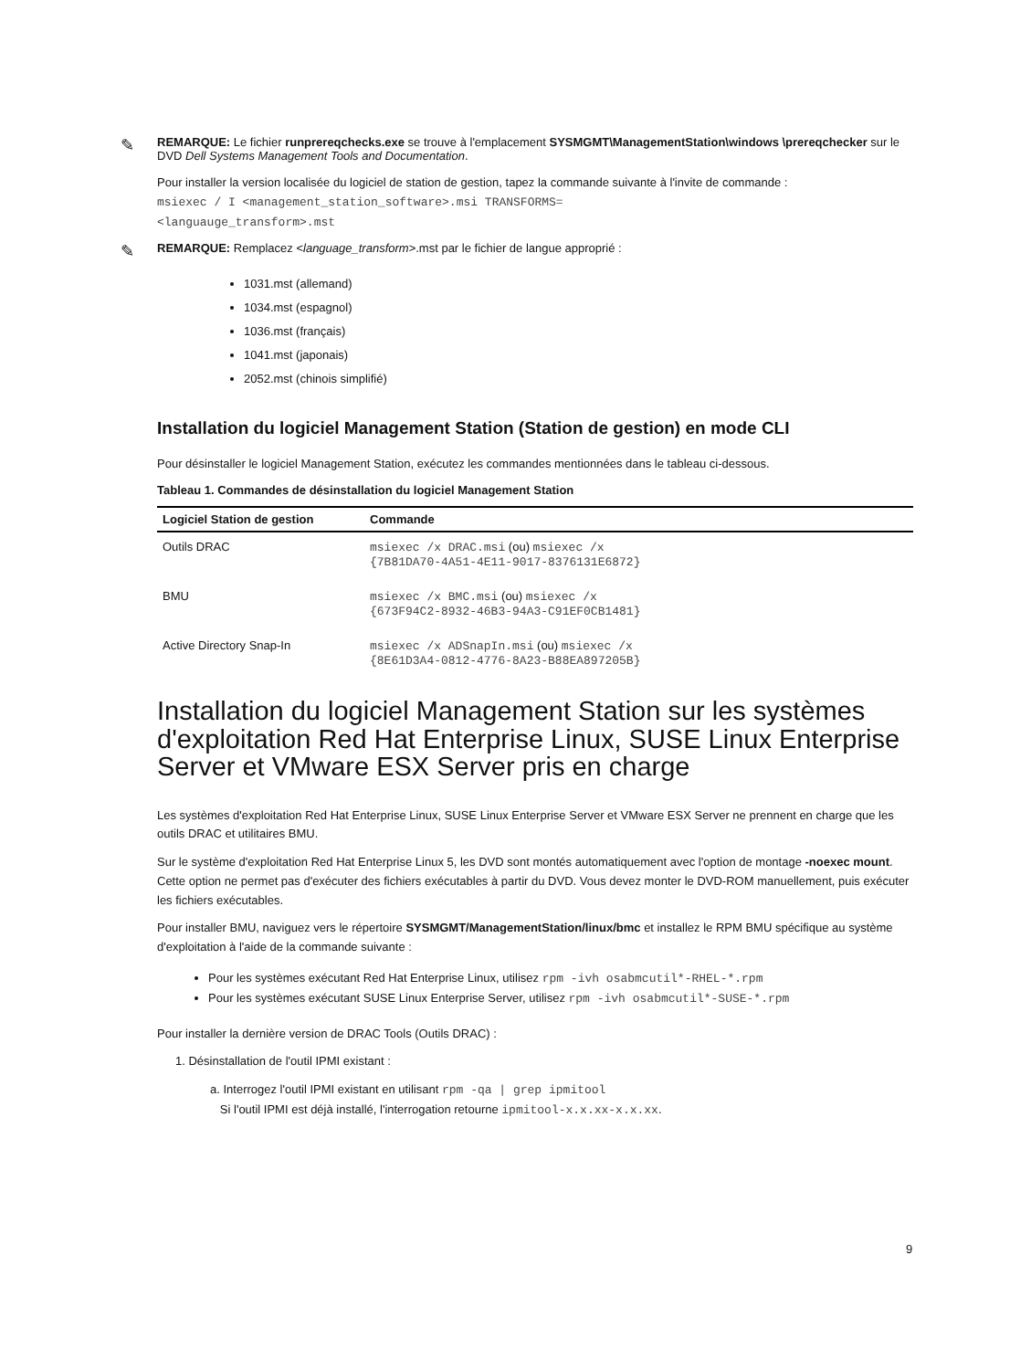✎
REMARQUE: Le fichier runprereqchecks.exe se trouve à l'emplacement SYSMGMT\ManagementStation\windows \prereqchecker sur le DVD Dell Systems Management Tools and Documentation.
Pour installer la version localisée du logiciel de station de gestion, tapez la commande suivante à l'invite de commande :
msiexec / I <management_station_software>.msi TRANSFORMS=
<languauge_transform>.mst
✎
REMARQUE: Remplacez <language_transform>.mst par le fichier de langue approprié :
1031.mst (allemand)
1034.mst (espagnol)
1036.mst (français)
1041.mst (japonais)
2052.mst (chinois simplifié)
Installation du logiciel Management Station (Station de gestion) en mode CLI
Pour désinstaller le logiciel Management Station, exécutez les commandes mentionnées dans le tableau ci-dessous.
Tableau 1. Commandes de désinstallation du logiciel Management Station
| Logiciel Station de gestion | Commande |
| --- | --- |
| Outils DRAC | msiexec /x DRAC.msi (ou) msiexec /x {7B81DA70-4A51-4E11-9017-8376131E6872} |
| BMU | msiexec /x BMC.msi (ou) msiexec /x {673F94C2-8932-46B3-94A3-C91EF0CB1481} |
| Active Directory Snap-In | msiexec /x ADSnapIn.msi (ou) msiexec /x {8E61D3A4-0812-4776-8A23-B88EA897205B} |
Installation du logiciel Management Station sur les systèmes d'exploitation Red Hat Enterprise Linux, SUSE Linux Enterprise Server et VMware ESX Server pris en charge
Les systèmes d'exploitation Red Hat Enterprise Linux, SUSE Linux Enterprise Server et VMware ESX Server ne prennent en charge que les outils DRAC et utilitaires BMU.
Sur le système d'exploitation Red Hat Enterprise Linux 5, les DVD sont montés automatiquement avec l'option de montage -noexec mount. Cette option ne permet pas d'exécuter des fichiers exécutables à partir du DVD. Vous devez monter le DVD-ROM manuellement, puis exécuter les fichiers exécutables.
Pour installer BMU, naviguez vers le répertoire SYSMGMT/ManagementStation/linux/bmc et installez le RPM BMU spécifique au système d'exploitation à l'aide de la commande suivante :
Pour les systèmes exécutant Red Hat Enterprise Linux, utilisez rpm -ivh osabmcutil*-RHEL-*.rpm
Pour les systèmes exécutant SUSE Linux Enterprise Server, utilisez rpm -ivh osabmcutil*-SUSE-*.rpm
Pour installer la dernière version de DRAC Tools (Outils DRAC) :
1. Désinstallation de l'outil IPMI existant :
a. Interrogez l'outil IPMI existant en utilisant rpm -qa | grep ipmitool
Si l'outil IPMI est déjà installé, l'interrogation retourne ipmitool-x.x.xx-x.x.xx.
9